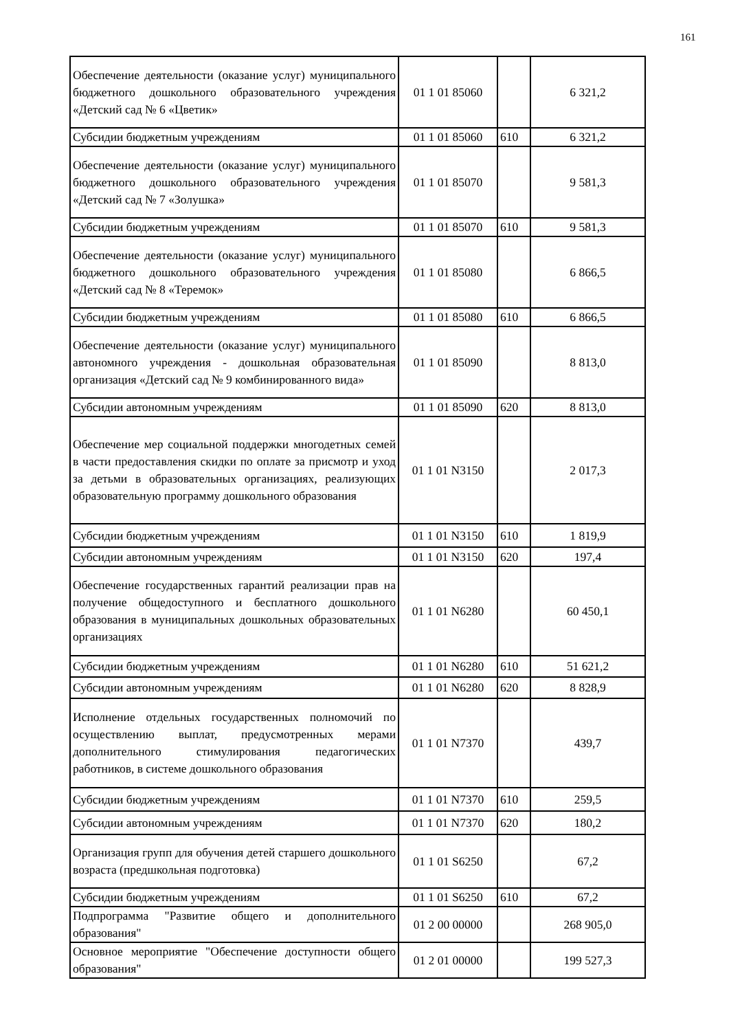161
| Обеспечение деятельности (оказание услуг) муниципального бюджетного дошкольного образовательного учреждения «Детский сад № 6 «Цветик» | 01 1 01 85060 | | 6 321,2 |
| Субсидии бюджетным учреждениям | 01 1 01 85060 | 610 | 6 321,2 |
| Обеспечение деятельности (оказание услуг) муниципального бюджетного дошкольного образовательного учреждения «Детский сад № 7 «Золушка» | 01 1 01 85070 | | 9 581,3 |
| Субсидии бюджетным учреждениям | 01 1 01 85070 | 610 | 9 581,3 |
| Обеспечение деятельности (оказание услуг) муниципального бюджетного дошкольного образовательного учреждения «Детский сад № 8 «Теремок» | 01 1 01 85080 | | 6 866,5 |
| Субсидии бюджетным учреждениям | 01 1 01 85080 | 610 | 6 866,5 |
| Обеспечение деятельности (оказание услуг) муниципального автономного учреждения - дошкольная образовательная организация «Детский сад № 9 комбинированного вида» | 01 1 01 85090 | | 8 813,0 |
| Субсидии автономным учреждениям | 01 1 01 85090 | 620 | 8 813,0 |
| Обеспечение мер социальной поддержки многодетных семей в части предоставления скидки по оплате за присмотр и уход за детьми в образовательных организациях, реализующих образовательную программу дошкольного образования | 01 1 01 N3150 | | 2 017,3 |
| Субсидии бюджетным учреждениям | 01 1 01 N3150 | 610 | 1 819,9 |
| Субсидии автономным учреждениям | 01 1 01 N3150 | 620 | 197,4 |
| Обеспечение государственных гарантий реализации прав на получение общедоступного и бесплатного дошкольного образования в муниципальных дошкольных образовательных организациях | 01 1 01 N6280 | | 60 450,1 |
| Субсидии бюджетным учреждениям | 01 1 01 N6280 | 610 | 51 621,2 |
| Субсидии автономным учреждениям | 01 1 01 N6280 | 620 | 8 828,9 |
| Исполнение отдельных государственных полномочий по осуществлению выплат, предусмотренных мерами дополнительного стимулирования педагогических работников, в системе дошкольного образования | 01 1 01 N7370 | | 439,7 |
| Субсидии бюджетным учреждениям | 01 1 01 N7370 | 610 | 259,5 |
| Субсидии автономным учреждениям | 01 1 01 N7370 | 620 | 180,2 |
| Организация групп для обучения детей старшего дошкольного возраста (предшкольная подготовка) | 01 1 01 S6250 | | 67,2 |
| Субсидии бюджетным учреждениям | 01 1 01 S6250 | 610 | 67,2 |
| Подпрограмма "Развитие общего и дополнительного образования" | 01 2 00 00000 | | 268 905,0 |
| Основное мероприятие "Обеспечение доступности общего образования" | 01 2 01 00000 | | 199 527,3 |